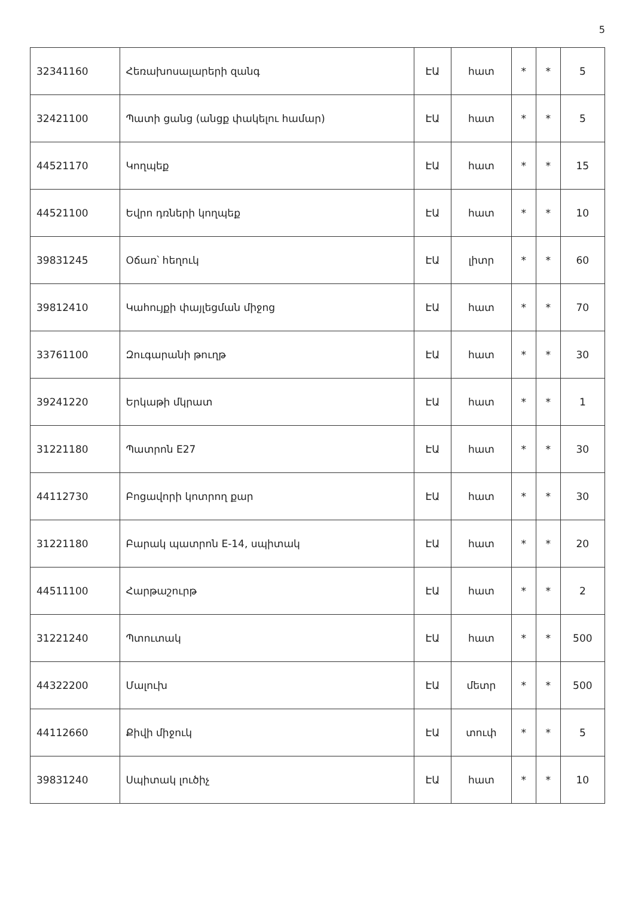5
| 32341160 | Հեռախոսալարերի զանգ | ԷԱ | հատ | * | * | 5 |
| 32421100 | Պատի ցանց (անցք փակելու համար) | ԷԱ | հատ | * | * | 5 |
| 44521170 | Կողպեք | ԷԱ | հատ | * | * | 15 |
| 44521100 | Եվրո դռների կողպեք | ԷԱ | հատ | * | * | 10 |
| 39831245 | Օճառ՝ հեղուկ | ԷԱ | լիտր | * | * | 60 |
| 39812410 | Կահույքի փայլեցման միջոց | ԷԱ | հատ | * | * | 70 |
| 33761100 | Զուգարանի թուղթ | ԷԱ | հատ | * | * | 30 |
| 39241220 | Երկաթի մկրատ | ԷԱ | հատ | * | * | 1 |
| 31221180 | Պատրոն E27 | ԷԱ | հատ | * | * | 30 |
| 44112730 | Բոցավորի կոտրող քար | ԷԱ | հատ | * | * | 30 |
| 31221180 | Բարակ պատրոն E-14, սպիտակ | ԷԱ | հատ | * | * | 20 |
| 44511100 | Հարթաշուրթ | ԷԱ | հատ | * | * | 2 |
| 31221240 | Պտուտակ | ԷԱ | հատ | * | * | 500 |
| 44322200 | Մալուխ | ԷԱ | մետր | * | * | 500 |
| 44112660 | Քիվի միջուկ | ԷԱ | տուփ | * | * | 5 |
| 39831240 | Սպիտակ լուծիչ | ԷԱ | հատ | * | * | 10 |